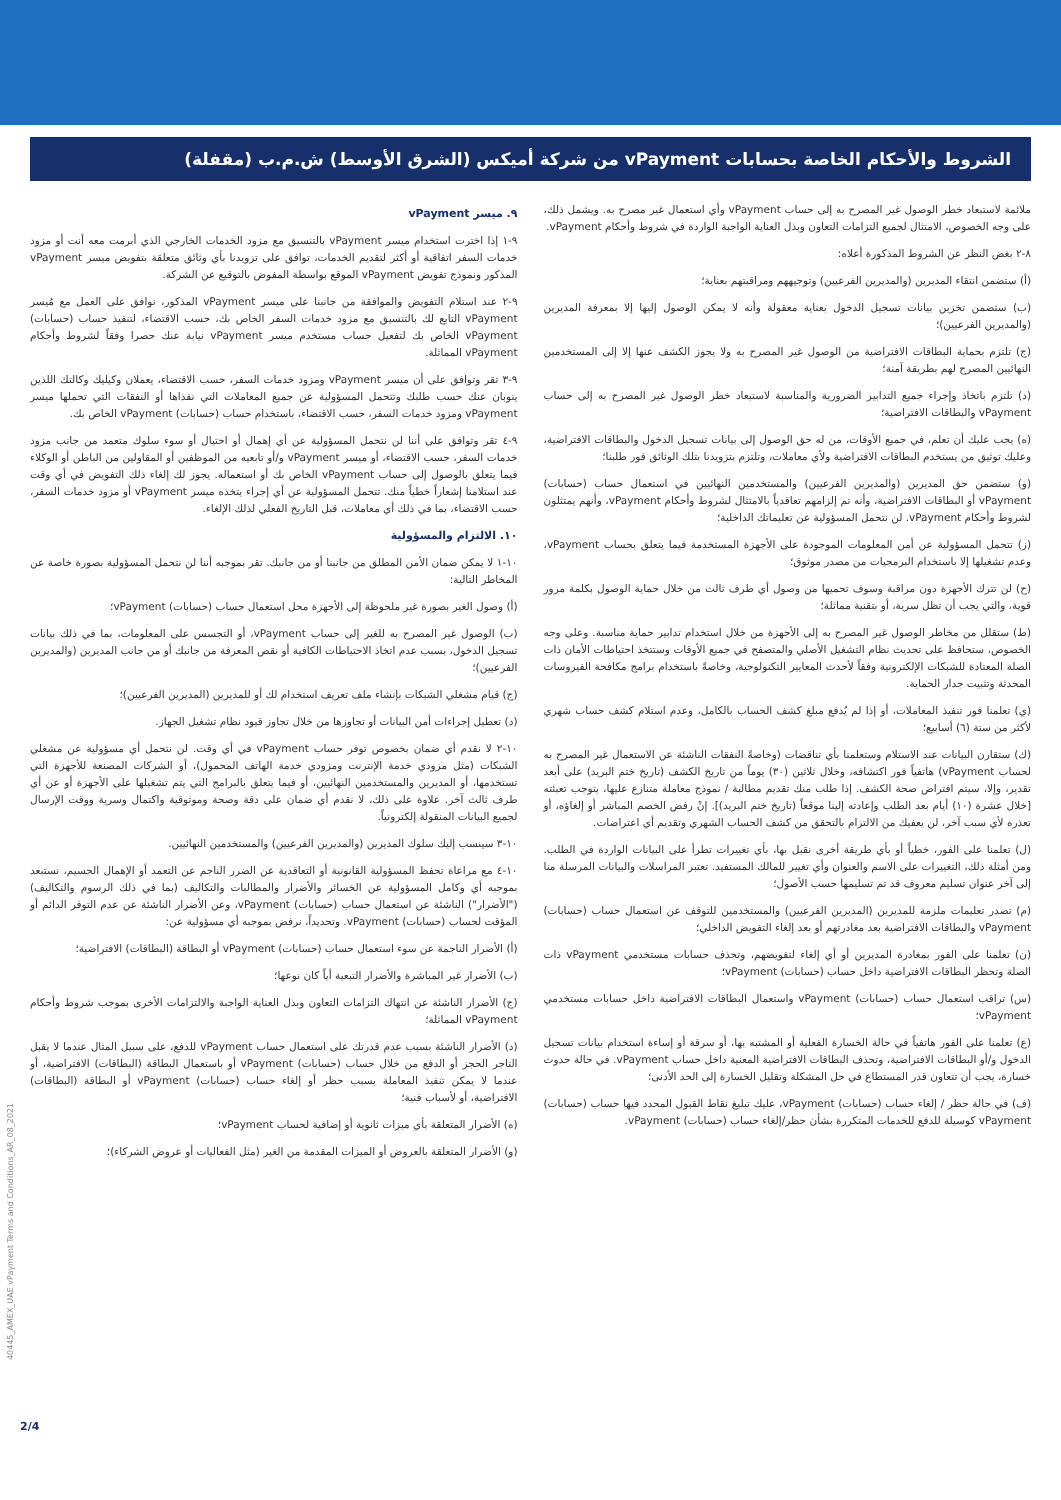الشروط والأحكام الخاصة بحسابات vPayment من شركة أميكس (الشرق الأوسط) ش.م.ب (مقفلة)
ملائمة لاستبعاد خطر الوصول غير المصرح به إلى حساب vPayment وأي استعمال غير مصرح به. ويشمل ذلك، على وجه الخصوص، الامتثال لجميع التزامات التعاون وبذل العناية الواجبة الواردة في شروط وأحكام vPayment.
٨-٢ بغض النظر عن الشروط المذكورة أعلاه:
(أ) ستضمن انتقاء المديرين (والمديرين الفرعيين) وتوجيههم ومراقبتهم بعناية؛
(ب) ستضمن تخزين بيانات تسجيل الدخول بعناية معقولة وأنه لا يمكن الوصول إليها إلا بمعرفة المديرين (والمديرين الفرعيين)؛
(ج) تلتزم بحماية البطاقات الافتراضية من الوصول غير المصرح به ولا يجوز الكشف عنها إلا إلى المستخدمين النهائيين المصرح لهم بطريقة آمنة؛
(د) تلتزم باتخاذ وإجراء جميع التدابير الضرورية والمناسبة لاستبعاد خطر الوصول غير المصرح به إلى حساب vPayment والبطاقات الافتراضية؛
(ه) يجب عليك أن تعلم، في جميع الأوقات، من له حق الوصول إلى بيانات تسجيل الدخول والبطاقات الافتراضية، وعليك توثيق من يستخدم البطاقات الافتراضية ولأي معاملات، وتلتزم بتزويدنا بتلك الوثائق فور طلبنا؛
(و) ستضمن حق المديرين (والمديرين الفرعيين) والمستخدمين النهائيين في استعمال حساب (حسابات) vPayment أو البطاقات الافتراضية، وأنه تم إلزامهم تعاقدياً بالامتثال لشروط وأحكام vPayment، وأنهم يمتثلون لشروط وأحكام vPayment. لن نتحمل المسؤولية عن تعليماتك الداخلية؛
(ز) تتحمل المسؤولية عن أمن المعلومات الموجودة على الأجهزة المستخدمة فيما يتعلق بحساب vPayment، وعدم تشغيلها إلا باستخدام البرمجيات من مصدر موثوق؛
(ح) لن تترك الأجهزة دون مراقبة وسوف تحميها من وصول أي طرف ثالث من خلال حماية الوصول بكلمة مرور قوية، والتي يجب أن تظل سرية، أو بتقنية مماثلة؛
(ط) ستقلل من مخاطر الوصول غير المصرح به إلى الأجهزة من خلال استخدام تدابير حماية مناسبة. وعلى وجه الخصوص، ستحافظ على تحديث نظام التشغيل الأصلي والمتصفح في جميع الأوقات وستتخذ احتياطات الأمان ذات الصلة المعتادة للشبكات الإلكترونية وفقاً لأحدث المعايير التكنولوجية، وخاصةً باستخدام برامج مكافحة الفيروسات المحدثة وتثبيت جدار الحماية.
(ي) تعلمنا فور تنفيذ المعاملات، أو إذا لم يُدفع مبلغ كشف الحساب بالكامل، وعدم استلام كشف حساب شهري لأكثر من ستة (٦) أسابيع؛
(ك) ستقارن البيانات عند الاستلام وستعلمنا بأي تناقضات (وخاصةً النفقات الناشئة عن الاستعمال غير المصرح به لحساب vPayment) هاتفياً فور اكتشافه، وخلال ثلاثين (٣٠) يوماً من تاريخ الكشف (تاريخ ختم البريد) على أبعد تقدير، وإلا، سيتم افتراض صحة الكشف. إذا طلب منك تقديم مطالبة / نموذج معاملة متنازع عليها، يتوجب تعبئته [خلال عشرة (١٠) أيام بعد الطلب وإعادته إلينا موقعاً (تاريخ ختم البريد)]. إنْ رفض الخصم المباشر أو إلغاؤه، أو تعذره لأي سبب آخر، لن يعفيك من الالتزام بالتحقق من كشف الحساب الشهري وتقديم أي اعتراضات.
(ل) تعلمنا على الفور، خطياً أو بأي طريقة أخرى نقبل بها، بأي تغييرات تطرأ على البيانات الواردة في الطلب. ومن أمثلة ذلك، التغييرات على الاسم والعنوان وأي تغيير للمالك المستفيد. تعتبر المراسلات والبيانات المرسلة منا إلى آخر عنوان تسليم معروف قد تم تسليمها حسب الأصول؛
(م) تصدر تعليمات ملزمة للمديرين (المديرين الفرعيين) والمستخدمين للتوقف عن استعمال حساب (حسابات) vPayment والبطاقات الافتراضية بعد مغادرتهم أو بعد إلغاء التفويض الداخلي؛
(ن) تعلمنا على الفور بمغادرة المديرين أو أي إلغاء لتفويضهم، وتحذف حسابات مستخدمي vPayment ذات الصلة وتحظر البطاقات الافتراضية داخل حساب (حسابات) vPayment؛
(س) تراقب استعمال حساب (حسابات) vPayment واستعمال البطاقات الافتراضية داخل حسابات مستخدمي vPayment؛
(ع) تعلمنا على الفور هاتفياً في حالة الخسارة الفعلية أو المشتبه بها، أو سرقة أو إساءة استخدام بيانات تسجيل الدخول و/أو البطاقات الافتراضية، وتحذف البطاقات الافتراضية المعنية داخل حساب vPayment. في حالة حدوث خسارة، يجب أن تتعاون قدر المستطاع في حل المشكلة وتقليل الخسارة إلى الحد الأدنى؛
(ف) في حالة حظر / إلغاء حساب (حسابات) vPayment، عليك تبليغ نقاط القبول المحدد فيها حساب (حسابات) vPayment كوسيلة للدفع للخدمات المتكررة بشأن حظر/إلغاء حساب (حسابات) vPayment.
٩. ميسر vPayment
٩-١ إذا اخترت استخدام ميسر vPayment بالتنسيق مع مزود الخدمات الخارجي الذي أبرمت معه أنت أو مزود خدمات السفر اتفاقية أو أكثر لتقديم الخدمات، توافق على تزويدنا بأي وثائق متعلقة بتفويض ميسر vPayment المذكور ونموذج تفويض vPayment الموقع بواسطة المفوض بالتوقيع عن الشركة.
٩-٢ عند استلام التفويض والموافقة من جانبنا على ميسر vPayment المذكور، نوافق على العمل مع مُيسر vPayment التابع لك بالتنسيق مع مزود خدمات السفر الخاص بك، حسب الاقتضاء، لتنفيذ حساب (حسابات) vPayment الخاص بك لتفعيل حساب مستخدم ميسر vPayment نيابة عنك حصرا وفقاً لشروط وأحكام vPayment المماثلة.
٩-٣ تقر وتوافق على أن ميسر vPayment ومزود خدمات السفر، حسب الاقتضاء، يعملان وكيليك وكالتك اللذين ينوبان عنك حسب طلبك وتتحمل المسؤولية عن جميع المعاملات التي نفذاها أو النفقات التي تحملها ميسر vPayment ومزود خدمات السفر، حسب الاقتضاء، باستخدام حساب (حسابات) vPayment الخاص بك.
٩-٤ تقر وتوافق على أننا لن نتحمل المسؤولية عن أي إهمال أو احتيال أو سوء سلوك متعمد من جانب مزود خدمات السفر، حسب الاقتضاء، أو ميسر vPayment و/أو تابعيه من الموظفين أو المقاولين من الباطن أو الوكلاء فيما يتعلق بالوصول إلى حساب vPayment الخاص بك أو استعماله. يجوز لك إلغاء ذلك التفويض في أي وقت عند استلامنا إشعاراً خطياً منك. تتحمل المسؤولية عن أي إجراء يتخذه ميسر vPayment أو مزود خدمات السفر، حسب الاقتضاء، بما في ذلك أي معاملات، قبل التاريخ الفعلي لذلك الإلغاء.
١٠. الالتزام والمسؤولية
١٠-١ لا يمكن ضمان الأمن المطلق من جانبنا أو من جانبك. تقر بموجبه أننا لن نتحمل المسؤولية بصورة خاصة عن المخاطر التالية:
(أ) وصول الغير بصورة غير ملحوظة إلى الأجهزة محل استعمال حساب (حسابات) vPayment؛
(ب) الوصول غير المصرح به للغير إلى حساب vPayment، أو التجسس على المعلومات، بما في ذلك بيانات تسجيل الدخول، بسبب عدم اتخاذ الاحتياطات الكافية أو نقص المعرفة من جانبك أو من جانب المديرين (والمديرين الفرعيين)؛
(ج) قيام مشغلي الشبكات بإنشاء ملف تعريف استخدام لك أو للمديرين (المديرين الفرعيين)؛
(د) تعطيل إجراءات أمن البيانات أو تجاوزها من خلال تجاوز قيود نظام تشغيل الجهاز.
١٠-٢ لا نقدم أي ضمان بخصوص توفر حساب vPayment في أي وقت. لن نتحمل أي مسؤولية عن مشغلي الشبكات (مثل مزودي خدمة الإنترنت ومزودي خدمة الهاتف المحمول)، أو الشركات المصنعة للأجهزة التي تستخدمها، أو المديرين والمستخدمين النهائيين، أو فيما يتعلق بالبرامج التي يتم تشغيلها على الأجهزة أو عن أي طرف ثالث آخر. علاوة على ذلك، لا نقدم أي ضمان على دقة وصحة وموثوقية واكتمال وسرية ووقت الإرسال لجميع البيانات المنقولة إلكترونياً.
١٠-٣ سينسب إليك سلوك المديرين (والمديرين الفرعيين) والمستخدمين النهائيين.
١٠-٤ مع مراعاة تحفظ المسؤولية القانونية أو التعاقدية عن الضرر الناجم عن التعمد أو الإهمال الجسيم، نستبعد بموجبه أي وكامل المسؤولية عن الخسائر والأضرار والمطالبات والتكاليف (بما في ذلك الرسوم والتكاليف) ("الأضرار") الناشئة عن استعمال حساب (حسابات) vPayment، وعن الأضرار الناشئة عن عدم التوفر الدائم أو المؤقت لحساب (حسابات) vPayment. وتحديداً، نرفض بموجبه أي مسؤولية عن:
(أ) الأضرار الناجمة عن سوء استعمال حساب (حسابات) vPayment أو البطاقة (البطاقات) الافتراضية؛
(ب) الأضرار غير المباشرة والأضرار التبعية أياً كان نوعها؛
(ج) الأضرار الناشئة عن انتهاك التزامات التعاون وبذل العناية الواجبة والالتزامات الأخرى بموجب شروط وأحكام vPayment المماثلة؛
(د) الأضرار الناشئة بسبب عدم قدرتك على استعمال حساب vPayment للدفع، على سبيل المثال عندما لا يقبل التاجر الحجز أو الدفع من خلال حساب (حسابات) vPayment أو باستعمال البطاقة (البطاقات) الافتراضية، أو عندما لا يمكن تنفيذ المعاملة بسبب حظر أو إلغاء حساب (حسابات) vPayment أو البطاقة (البطاقات) الافتراضية، أو لأسباب فنية؛
(ه) الأضرار المتعلقة بأي ميزات ثانوية أو إضافية لحساب vPayment؛
(و) الأضرار المتعلقة بالعروض أو الميزات المقدمة من الغير (مثل الفعاليات أو عروض الشركاء)؛
40445_AMEX_UAE vPayment Terms and Conditions_AR_08_2021
2/4